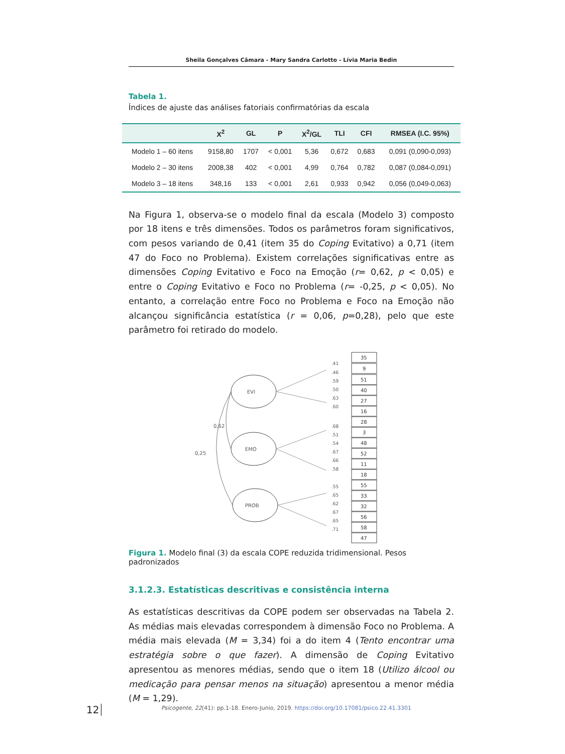Sheila Gonçalves Câmara - Mary Sandra Carlotto - Lívia Maria Bedin
Tabela 1.
Índices de ajuste das análises fatoriais confirmatórias da escala
| | X<sup>2</sup> | GL | P | X<sup>2</sup>/GL | TLI | CFI | RMSEA (I.C. 95%) |
| --- | --- | --- | --- | --- | --- | --- | --- |
| Modelo 1 – 60 itens | 9158,80 | 1707 | < 0,001 | 5,36 | 0,672 | 0,683 | 0,091 (0,090-0,093) |
| Modelo 2 – 30 itens | 2008,38 | 402 | < 0,001 | 4,99 | 0,764 | 0,782 | 0,087 (0,084-0,091) |
| Modelo 3 – 18 itens | 348,16 | 133 | < 0,001 | 2,61 | 0,933 | 0,942 | 0,056 (0,049-0,063) |
Na Figura 1, observa-se o modelo final da escala (Modelo 3) composto por 18 itens e três dimensões. Todos os parâmetros foram significativos, com pesos variando de 0,41 (item 35 do Coping Evitativo) a 0,71 (item 47 do Foco no Problema). Existem correlações significativas entre as dimensões Coping Evitativo e Foco na Emoção (r= 0,62, p < 0,05) e entre o Coping Evitativo e Foco no Problema (r= -0,25, p < 0,05). No entanto, a correlação entre Foco no Problema e Foco na Emoção não alcançou significância estatística (r = 0,06, p=0,28), pelo que este parâmetro foi retirado do modelo.
EVI
EMO
PROB
0,62
0,25
35
9
51
40
27
16
28
3
48
52
11
18
55
33
32
56
58
47
.41
.46
.59
.50
.63
.60
.68
.51
.54
.67
.66
.58
.55
.65
.62
.67
.65
.71
Figura 1. Modelo final (3) da escala COPE reduzida tridimensional. Pesos padronizados
3.1.2.3. Estatísticas descritivas e consistência interna
As estatísticas descritivas da COPE podem ser observadas na Tabela 2. As médias mais elevadas correspondem à dimensão Foco no Problema. A média mais elevada (M = 3,34) foi a do item 4 (Tento encontrar uma estratégia sobre o que fazer). A dimensão de Coping Evitativo apresentou as menores médias, sendo que o item 18 (Utilizo álcool ou medicação para pensar menos na situação) apresentou a menor média (M = 1,29).
12
Psicogente, 22(41): pp.1-18. Enero-Junio, 2019. https://doi.org/10.17081/psico.22.41.3301